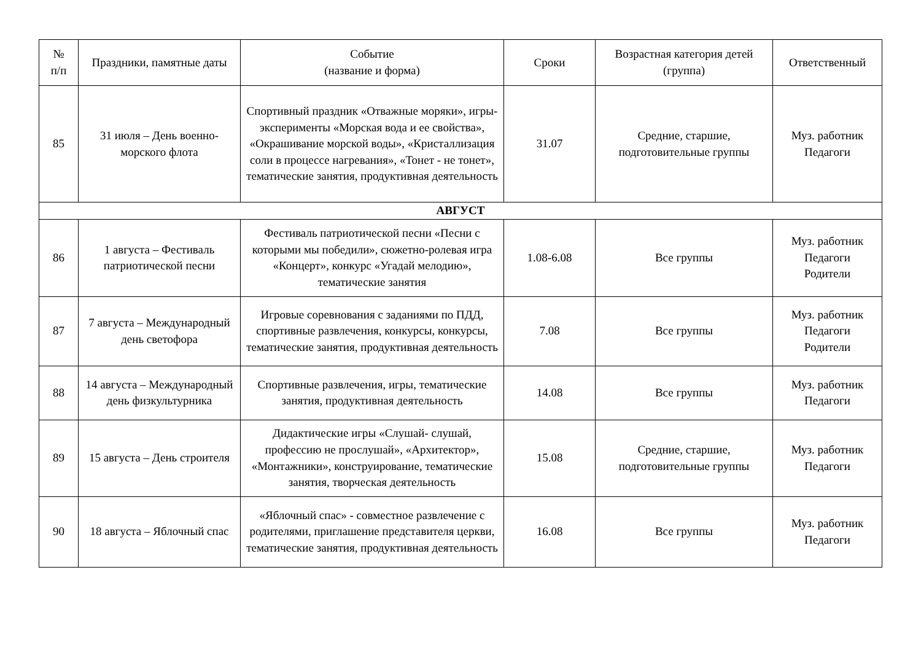| № п/п | Праздники, памятные даты | Событие (название и форма) | Сроки | Возрастная категория детей (группа) | Ответственный |
| --- | --- | --- | --- | --- | --- |
| 85 | 31 июля – День военно-морского флота | Спортивный праздник «Отважные моряки», игры-эксперименты «Морская вода и ее свойства», «Окрашивание морской воды», «Кристаллизация соли в процессе нагревания», «Тонет - не тонет», тематические занятия, продуктивная деятельность | 31.07 | Средние, старшие, подготовительные группы | Муз. работник Педагоги |
| АВГУСТ | | | | | |
| 86 | 1 августа – Фестиваль патриотической песни | Фестиваль патриотической песни «Песни с которыми мы победили», сюжетно-ролевая игра «Концерт», конкурс «Угадай мелодию», тематические занятия | 1.08-6.08 | Все группы | Муз. работник Педагоги Родители |
| 87 | 7 августа – Международный день светофора | Игровые соревнования с заданиями по ПДД, спортивные развлечения, конкурсы, конкурсы, тематические занятия, продуктивная деятельность | 7.08 | Все группы | Муз. работник Педагоги Родители |
| 88 | 14 августа – Международный день физкультурника | Спортивные развлечения, игры, тематические занятия, продуктивная деятельность | 14.08 | Все группы | Муз. работник Педагоги |
| 89 | 15 августа – День строителя | Дидактические игры «Слушай- слушай, профессию не прослушай», «Архитектор», «Монтажники», конструирование, тематические занятия, творческая деятельность | 15.08 | Средние, старшие, подготовительные группы | Муз. работник Педагоги |
| 90 | 18 августа – Яблочный спас | «Яблочный спас» - совместное развлечение с родителями, приглашение представителя церкви, тематические занятия, продуктивная деятельность | 16.08 | Все группы | Муз. работник Педагоги |